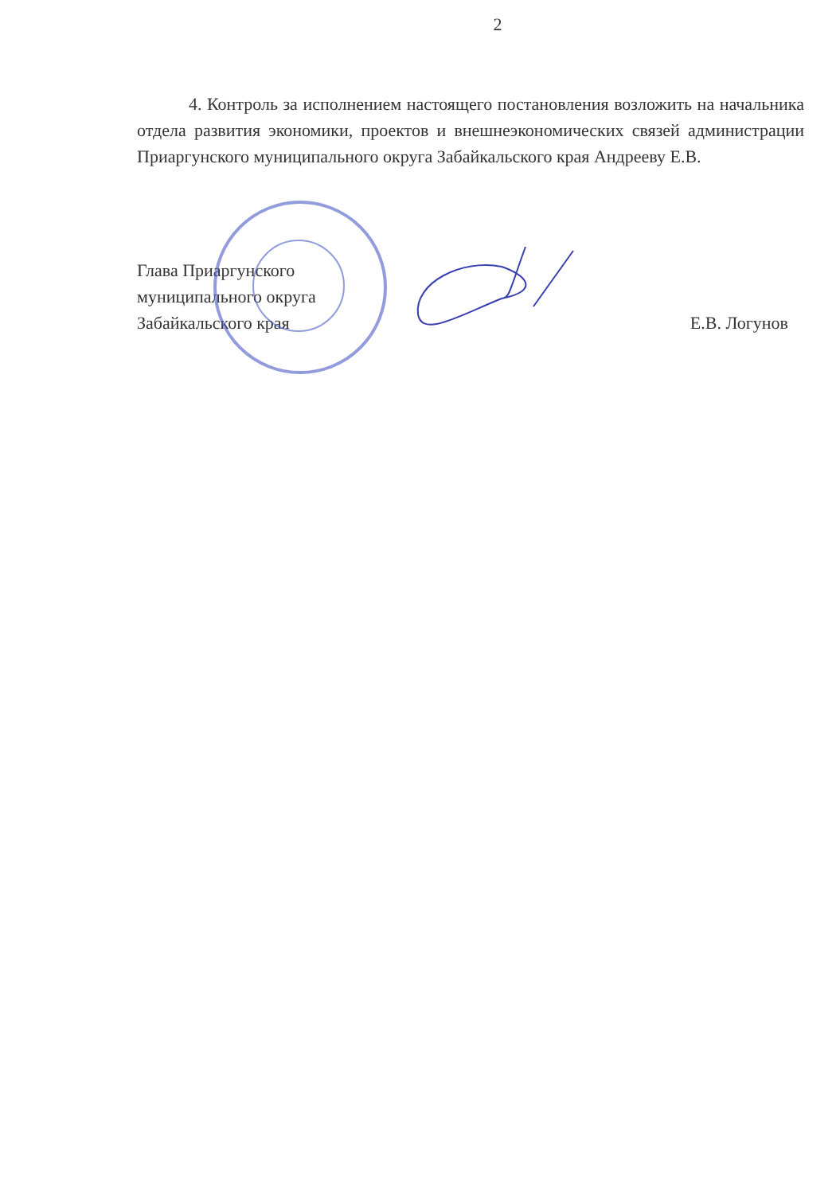2
4. Контроль за исполнением настоящего постановления возложить на начальника отдела развития экономики, проектов и внешнеэкономических связей администрации Приаргунского муниципального округа Забайкальского края Андрееву Е.В.
Глава Приаргунского
муниципального округа
Забайкальского края
Е.В. Логунов